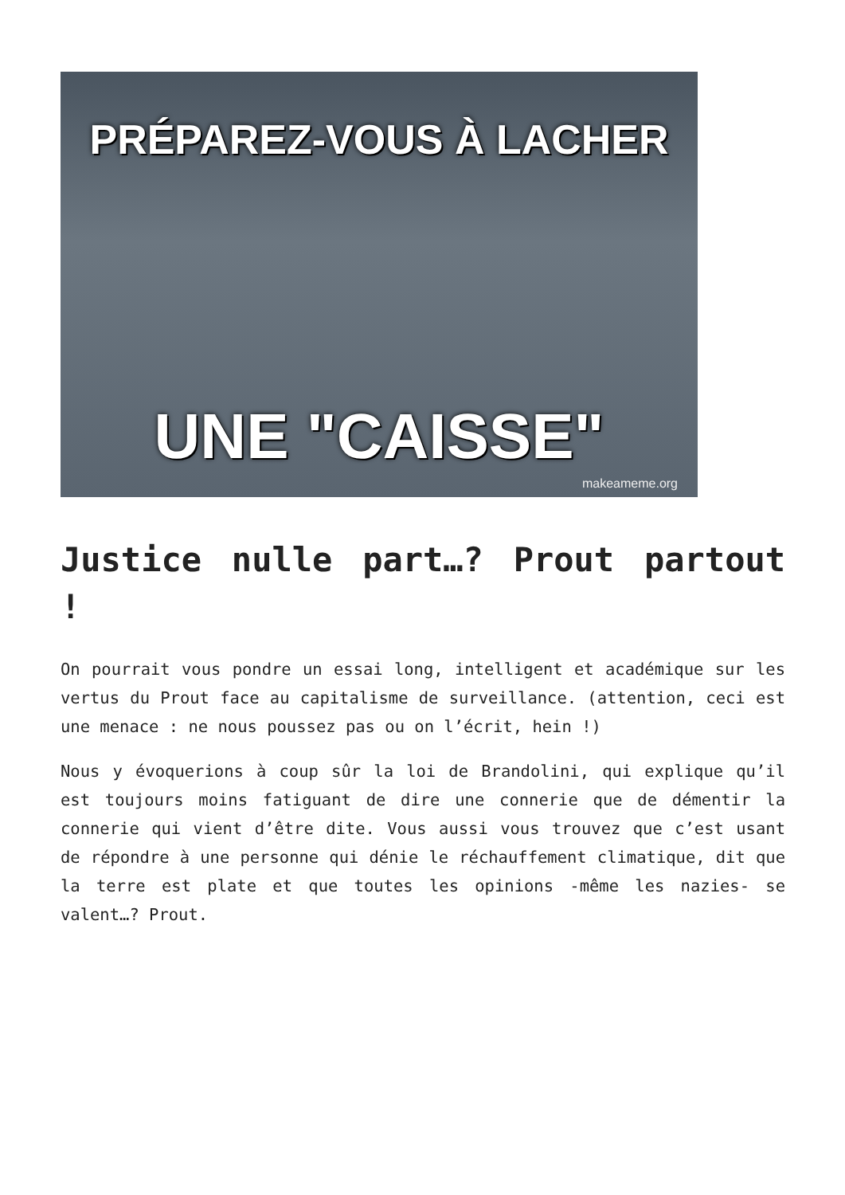PRÉPAREZ-VOUS À LACHER
UNE "CAISSE"
makeameme.org
Justice nulle part…? Prout partout !
On pourrait vous pondre un essai long, intelligent et académique sur les vertus du Prout face au capitalisme de surveillance. (attention, ceci est une menace : ne nous poussez pas ou on l’écrit, hein !)
Nous y évoquerions à coup sûr la loi de Brandolini, qui explique qu’il est toujours moins fatiguant de dire une connerie que de démentir la connerie qui vient d’être dite. Vous aussi vous trouvez que c’est usant de répondre à une personne qui dénie le réchauffement climatique, dit que la terre est plate et que toutes les opinions -même les nazies- se valent…? Prout.